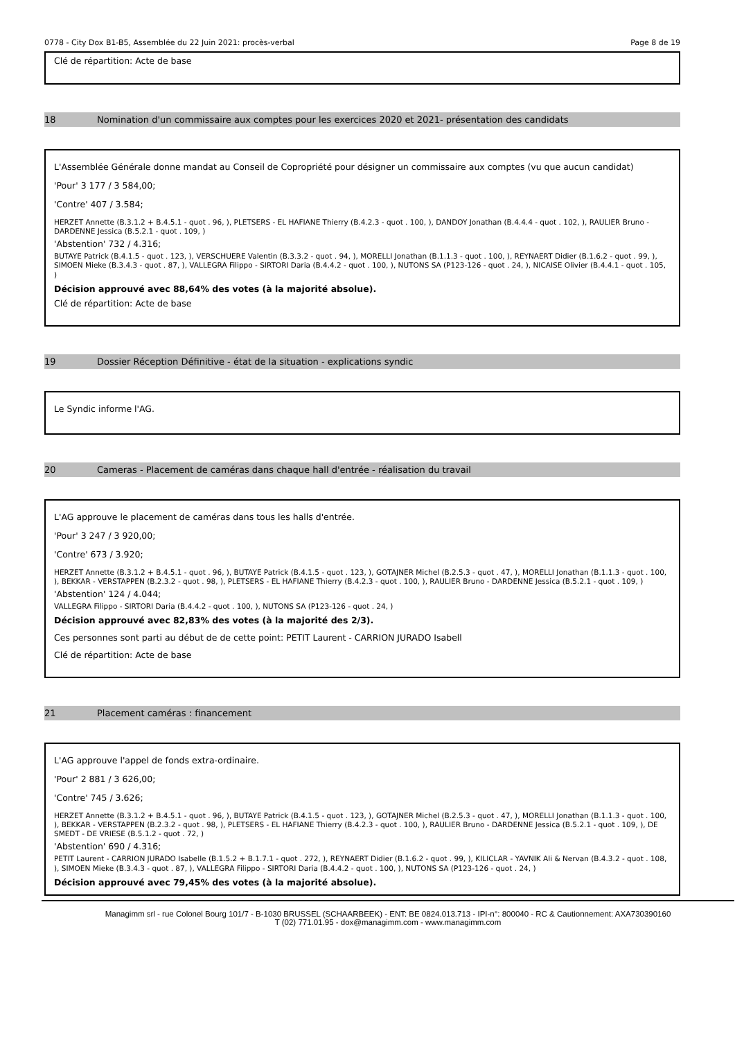0778 - City Dox B1-B5, Assemblée du 22 Juin 2021: procès-verbal Page 8 de 19
Clé de répartition: Acte de base
18 Nomination d'un commissaire aux comptes pour les exercices 2020 et 2021- présentation des candidats
L'Assemblée Générale donne mandat au Conseil de Copropriété pour désigner un commissaire aux comptes (vu que aucun candidat)
'Pour' 3 177 / 3 584,00;
'Contre' 407 / 3.584;
HERZET Annette (B.3.1.2 + B.4.5.1 - quot . 96, ), PLETSERS - EL HAFIANE Thierry (B.4.2.3 - quot . 100, ), DANDOY Jonathan (B.4.4.4 - quot . 102, ), RAULIER Bruno - DARDENNE Jessica (B.5.2.1 - quot . 109, )
'Abstention' 732 / 4.316;
BUTAYE Patrick (B.4.1.5 - quot . 123, ), VERSCHUERE Valentin (B.3.3.2 - quot . 94, ), MORELLI Jonathan (B.1.1.3 - quot . 100, ), REYNAERT Didier (B.1.6.2 - quot . 99, ), SIMOEN Mieke (B.3.4.3 - quot . 87, ), VALLEGRA Filippo - SIRTORI Daria (B.4.4.2 - quot . 100, ), NUTONS SA (P123-126 - quot . 24, ), NICAISE Olivier (B.4.4.1 - quot . 105, )
Décision approuvé avec 88,64% des votes (à la majorité absolue).
Clé de répartition: Acte de base
19 Dossier Réception Définitive - état de la situation - explications syndic
Le Syndic informe l'AG.
20 Cameras - Placement de caméras dans chaque hall d'entrée - réalisation du travail
L'AG approuve le placement de caméras dans tous les halls d'entrée.
'Pour' 3 247 / 3 920,00;
'Contre' 673 / 3.920;
HERZET Annette (B.3.1.2 + B.4.5.1 - quot . 96, ), BUTAYE Patrick (B.4.1.5 - quot . 123, ), GOTAJNER Michel (B.2.5.3 - quot . 47, ), MORELLI Jonathan (B.1.1.3 - quot . 100, ), BEKKAR - VERSTAPPEN (B.2.3.2 - quot . 98, ), PLETSERS - EL HAFIANE Thierry (B.4.2.3 - quot . 100, ), RAULIER Bruno - DARDENNE Jessica (B.5.2.1 - quot . 109, )
'Abstention' 124 / 4.044;
VALLEGRA Filippo - SIRTORI Daria (B.4.4.2 - quot . 100, ), NUTONS SA (P123-126 - quot . 24, )
Décision approuvé avec 82,83% des votes (à la majorité des 2/3).
Ces personnes sont parti au début de de cette point: PETIT Laurent - CARRION JURADO Isabell
Clé de répartition: Acte de base
21 Placement caméras : financement
L'AG approuve l'appel de fonds extra-ordinaire.
'Pour' 2 881 / 3 626,00;
'Contre' 745 / 3.626;
HERZET Annette (B.3.1.2 + B.4.5.1 - quot . 96, ), BUTAYE Patrick (B.4.1.5 - quot . 123, ), GOTAJNER Michel (B.2.5.3 - quot . 47, ), MORELLI Jonathan (B.1.1.3 - quot . 100, ), BEKKAR - VERSTAPPEN (B.2.3.2 - quot . 98, ), PLETSERS - EL HAFIANE Thierry (B.4.2.3 - quot . 100, ), RAULIER Bruno - DARDENNE Jessica (B.5.2.1 - quot . 109, ), DE SMEDT - DE VRIESE (B.5.1.2 - quot . 72, )
'Abstention' 690 / 4.316;
PETIT Laurent - CARRION JURADO Isabelle (B.1.5.2 + B.1.7.1 - quot . 272, ), REYNAERT Didier (B.1.6.2 - quot . 99, ), KILICLAR - YAVNIK Ali & Nervan (B.4.3.2 - quot . 108, ), SIMOEN Mieke (B.3.4.3 - quot . 87, ), VALLEGRA Filippo - SIRTORI Daria (B.4.4.2 - quot . 100, ), NUTONS SA (P123-126 - quot . 24, )
Décision approuvé avec 79,45% des votes (à la majorité absolue).
Managimm srl - rue Colonel Bourg 101/7 - B-1030 BRUSSEL (SCHAARBEEK) - ENT: BE 0824.013.713 - IPI-n°: 800040 - RC & Cautionnement: AXA730390160
T (02) 771.01.95 - dox@managimm.com - www.managimm.com